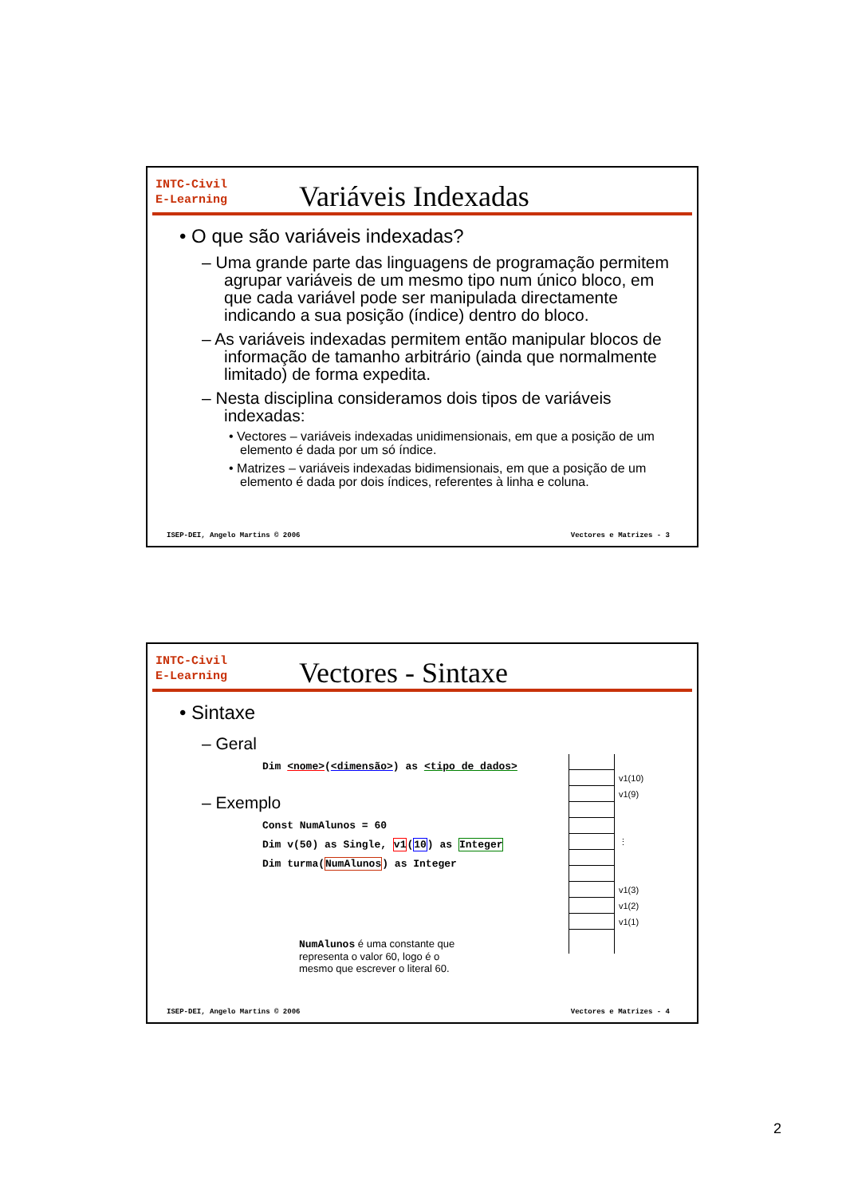INTC-Civil
E-Learning
Variáveis Indexadas
• O que são variáveis indexadas?
– Uma grande parte das linguagens de programação permitem agrupar variáveis de um mesmo tipo num único bloco, em que cada variável pode ser manipulada directamente indicando a sua posição (índice) dentro do bloco.
– As variáveis indexadas permitem então manipular blocos de informação de tamanho arbitrário (ainda que normalmente limitado) de forma expedita.
– Nesta disciplina consideramos dois tipos de variáveis indexadas:
• Vectores – variáveis indexadas unidimensionais, em que a posição de um elemento é dada por um só índice.
• Matrizes – variáveis indexadas bidimensionais, em que a posição de um elemento é dada por dois índices, referentes à linha e coluna.
ISEP-DEI, Angelo Martins © 2006 Vectores e Matrizes - 3
INTC-Civil
E-Learning
Vectores - Sintaxe
• Sintaxe
– Geral
Dim <nome>(<dimensão>) as <tipo de dados>
– Exemplo
Const NumAlunos = 60
Dim v(50) as Single, v1(10) as Integer
Dim turma(NumAlunos) as Integer
NumAlunos é uma constante que representa o valor 60, logo é o mesmo que escrever o literal 60.
v1(10)
v1(9)
⋮
v1(3)
v1(2)
v1(1)
ISEP-DEI, Angelo Martins © 2006 Vectores e Matrizes - 4
2